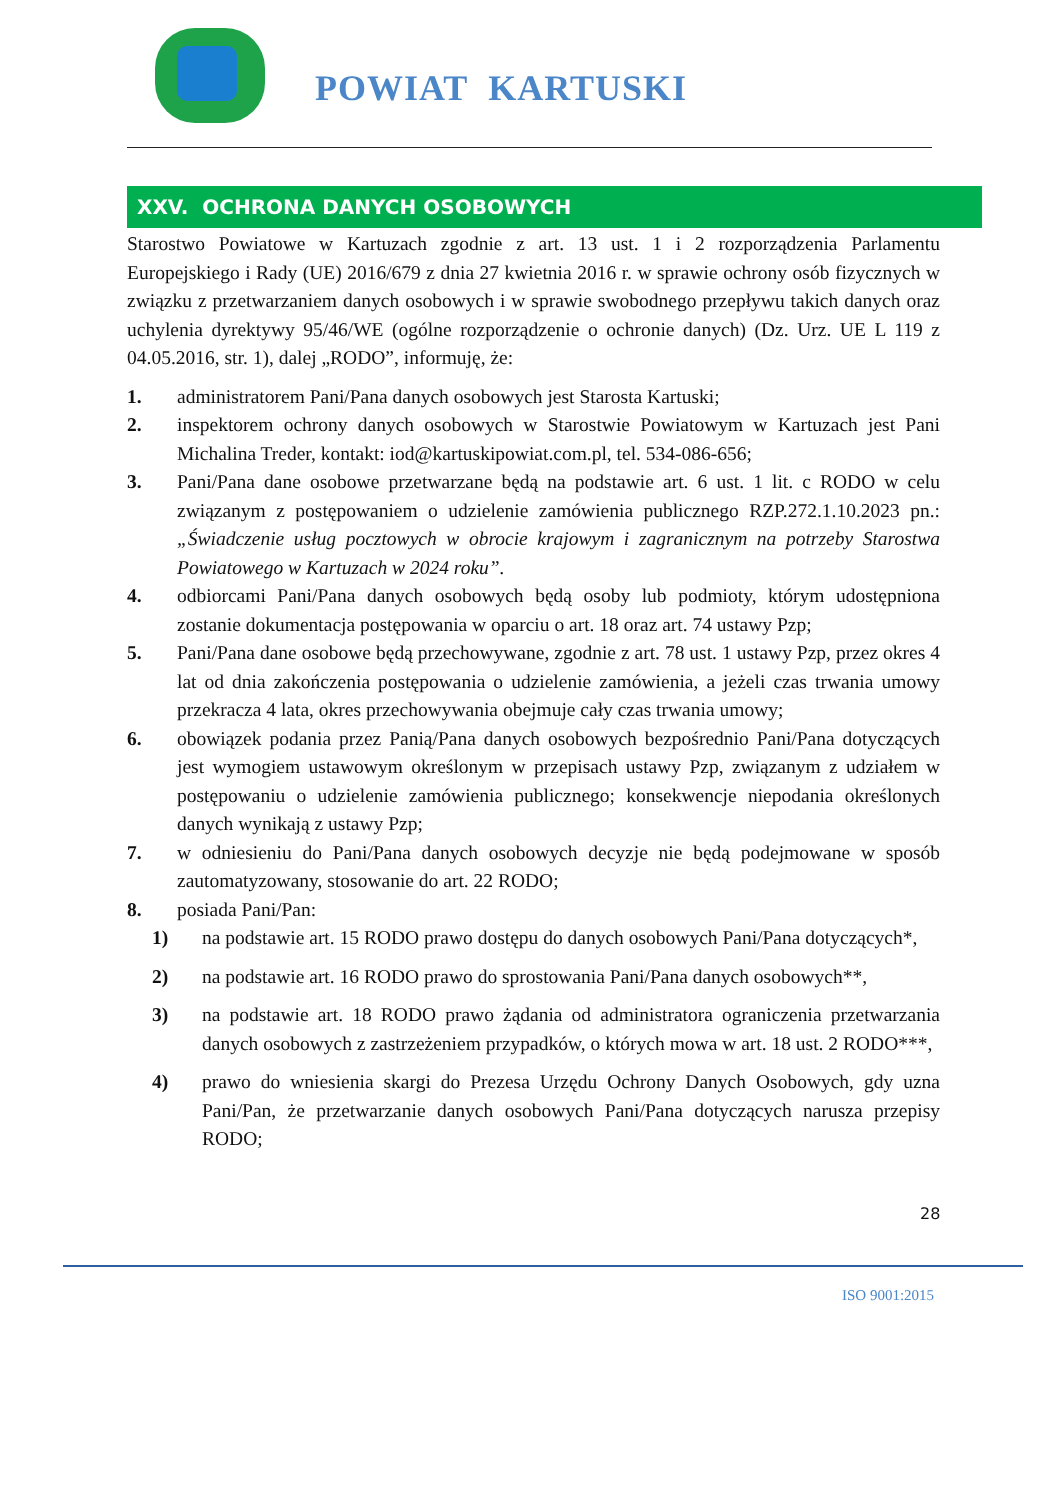POWIAT KARTUSKI
XXV. OCHRONA DANYCH OSOBOWYCH
Starostwo Powiatowe w Kartuzach zgodnie z art. 13 ust. 1 i 2 rozporządzenia Parlamentu Europejskiego i Rady (UE) 2016/679 z dnia 27 kwietnia 2016 r. w sprawie ochrony osób fizycznych w związku z przetwarzaniem danych osobowych i w sprawie swobodnego przepływu takich danych oraz uchylenia dyrektywy 95/46/WE (ogólne rozporządzenie o ochronie danych) (Dz. Urz. UE L 119 z 04.05.2016, str. 1), dalej „RODO”, informuję, że:
1. administratorem Pani/Pana danych osobowych jest Starosta Kartuski;
2. inspektorem ochrony danych osobowych w Starostwie Powiatowym w Kartuzach jest Pani Michalina Treder, kontakt: iod@kartuskipowiat.com.pl, tel. 534-086-656;
3. Pani/Pana dane osobowe przetwarzane będą na podstawie art. 6 ust. 1 lit. c RODO w celu związanym z postępowaniem o udzielenie zamówienia publicznego RZP.272.1.10.2023 pn.: „Świadczenie usług pocztowych w obrocie krajowym i zagranicznym na potrzeby Starostwa Powiatowego w Kartuzach w 2024 roku”.
4. odbiorcami Pani/Pana danych osobowych będą osoby lub podmioty, którym udostępniona zostanie dokumentacja postępowania w oparciu o art. 18 oraz art. 74 ustawy Pzp;
5. Pani/Pana dane osobowe będą przechowywane, zgodnie z art. 78 ust. 1 ustawy Pzp, przez okres 4 lat od dnia zakończenia postępowania o udzielenie zamówienia, a jeżeli czas trwania umowy przekracza 4 lata, okres przechowywania obejmuje cały czas trwania umowy;
6. obowiązek podania przez Panią/Pana danych osobowych bezpośrednio Pani/Pana dotyczących jest wymogiem ustawowym określonym w przepisach ustawy Pzp, związanym z udziałem w postępowaniu o udzielenie zamówienia publicznego; konsekwencje niepodania określonych danych wynikają z ustawy Pzp;
7. w odniesieniu do Pani/Pana danych osobowych decyzje nie będą podejmowane w sposób zautomatyzowany, stosowanie do art. 22 RODO;
8. posiada Pani/Pan:
1) na podstawie art. 15 RODO prawo dostępu do danych osobowych Pani/Pana dotyczących*,
2) na podstawie art. 16 RODO prawo do sprostowania Pani/Pana danych osobowych**,
3) na podstawie art. 18 RODO prawo żądania od administratora ograniczenia przetwarzania danych osobowych z zastrzeżeniem przypadków, o których mowa w art. 18 ust. 2 RODO***,
4) prawo do wniesienia skargi do Prezesa Urzędu Ochrony Danych Osobowych, gdy uzna Pani/Pan, że przetwarzanie danych osobowych Pani/Pana dotyczących narusza przepisy RODO;
28
ISO 9001:2015